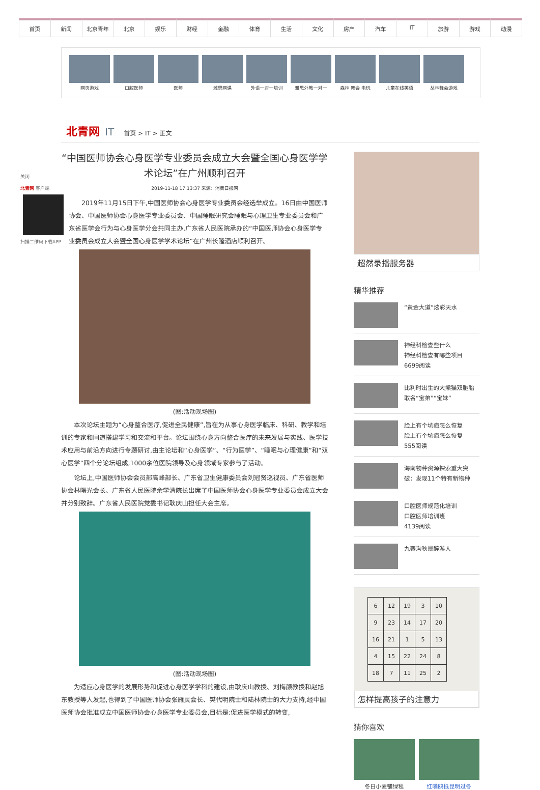首页 新闻 北京青年 北京 娱乐 财经 金融 体育 生活 文化 房产 汽车 IT 旅游 游戏 动漫
网页游戏 口腔医师 医师 雅思网课 外语一对一培训 雅思外教一对一 森林 舞会 电玩 儿童在线英语 丛林舞会游戏
北青网 IT 首页 > IT > 正文
关闭
北青网 客户端
扫描二维码下载APP
“中国医师协会心身医学专业委员会成立大会暨全国心身医学学术论坛”在广州顺利召开
2019-11-18 17:13:37 来源：消费日报网
2019年11月15日下午,中国医师协会心身医学专业委员会经选举成立。16日由中国医师协会、中国医师协会心身医学专业委员会、中国睡眠研究会睡眠与心理卫生专业委员会和广东省医学会行为与心身医学分会共同主办,广东省人民医院承办的“中国医师协会心身医学专业委员会成立大会暨全国心身医学学术论坛”在广州长隆酒店顺利召开。
(图:活动现场图)
本次论坛主题为“心身整合医疗,促进全民健康”,旨在为从事心身医学临床、科研、教学和培训的专家和同道搭建学习和交流和平台。论坛围绕心身方向整合医疗的未来发展与实践、医学技术应用与前沿方向进行专题研讨,由主论坛和“心身医学”、“行为医学”、“睡眠与心理健康”和“双心医学”四个分论坛组成,1000余位医院领导及心身领域专家参与了活动。
论坛上,中国医师协会会员部高峰部长、广东省卫生健康委员会刘冠贤巡视员、广东省医师协会林曙光会长、广东省人民医院余学清院长出席了中国医师协会心身医学专业委员会成立大会并分别致辞。广东省人民医院党委书记耿庆山担任大会主席。
(图:活动现场图)
为适应心身医学的发展形势和促进心身医学学科的建设,由耿庆山教授、刘梅颜教授和赵旭东教授等人发起,也得到了中国医师协会张雁灵会长、樊代明院士和陆林院士的大力支持,经中国医师协会批准成立中国医师协会心身医学专业委员会,目标是:促进医学模式的转变,
超然录播服务器
精华推荐
“黄金大道”炫彩天水
神经科检查些什么
神经科检查有哪些项目
6699阅读
比利时出生的大熊猫双胞胎取名“宝弟”“宝妹”
脸上有个坑疤怎么恢复
脸上有个坑疤怎么恢复
555阅读
海南物种资源探索重大突破：发现11个特有新物种
口腔医师规范化培训
口腔医师培训班
4139阅读
九寨沟秋景醉游人
| 6 | 12 | 19 | 3 | 10 |
| 9 | 23 | 14 | 17 | 20 |
| 16 | 21 | 1 | 5 | 13 |
| 4 | 15 | 22 | 24 | 8 |
| 18 | 7 | 11 | 25 | 2 |
怎样提高孩子的注意力
猜你喜欢
冬日小麦铺绿毯 红嘴鸥抵昆明过冬